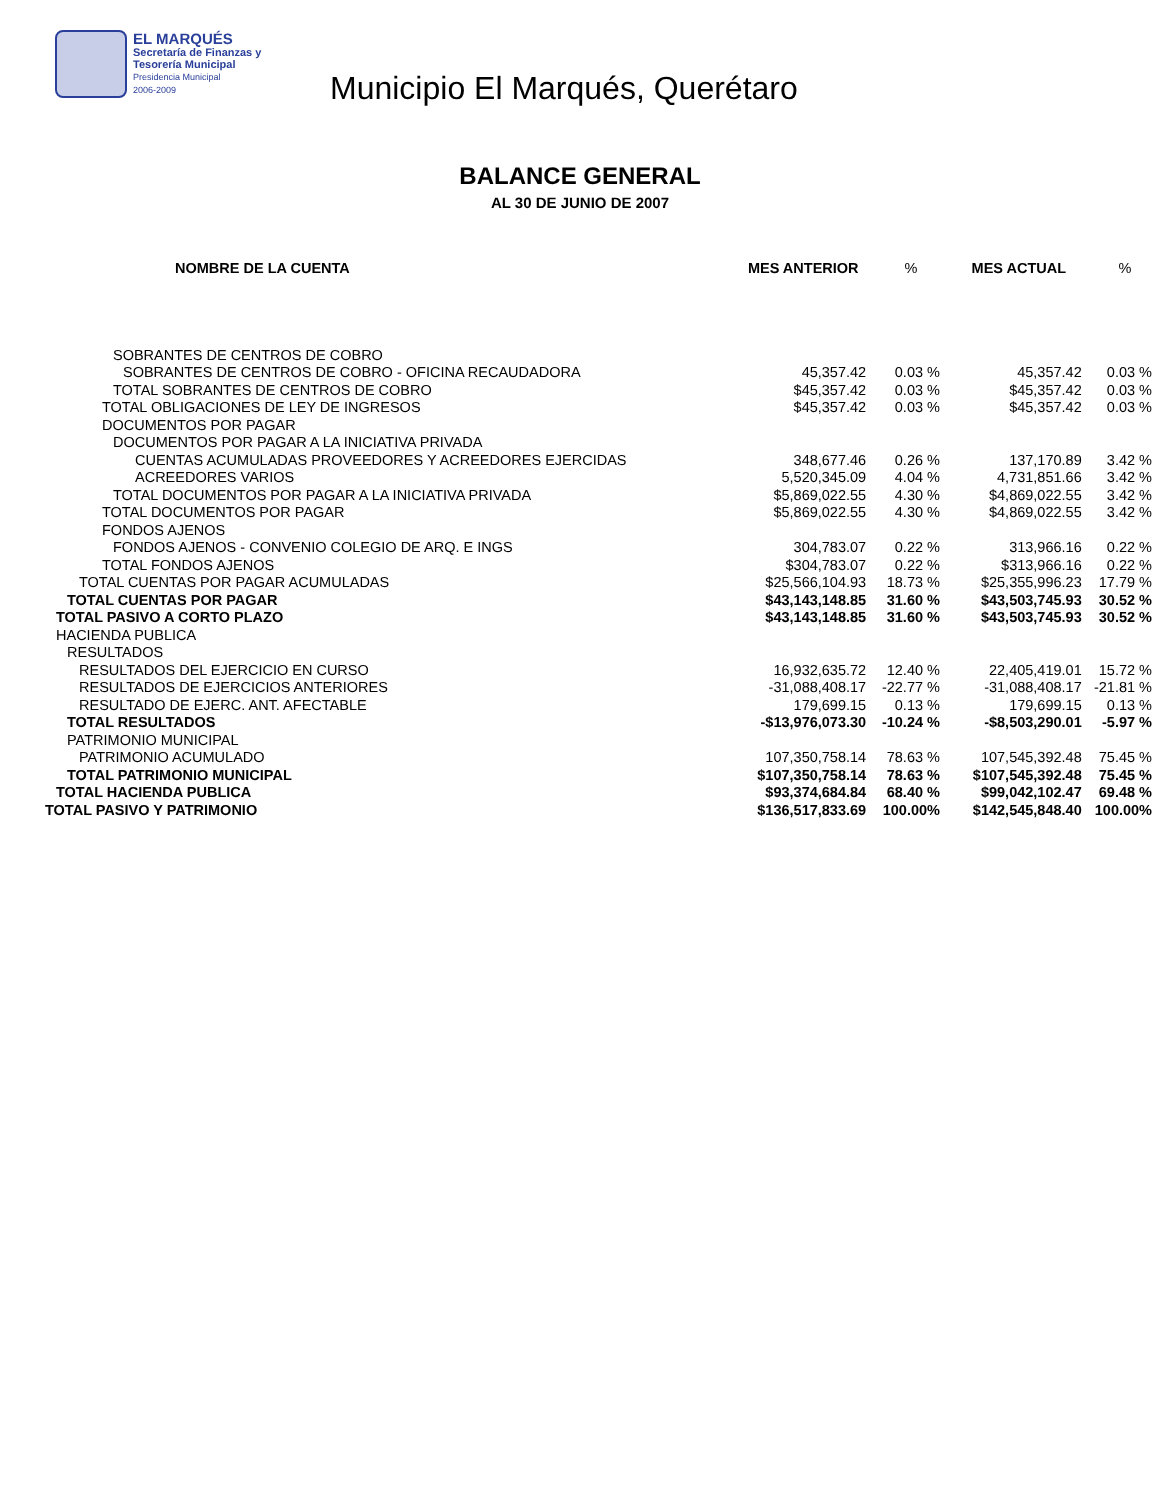EL MARQUÉS
Secretaría de Finanzas y
Tesorería Municipal
Presidencia Municipal
2006-2009
Municipio El Marqués, Querétaro
BALANCE GENERAL
AL 30 DE JUNIO DE 2007
| NOMBRE DE LA CUENTA | MES ANTERIOR | % | MES ACTUAL | % |
| --- | --- | --- | --- | --- |
| SOBRANTES DE CENTROS DE COBRO | | | | |
| SOBRANTES DE CENTROS DE COBRO - OFICINA RECAUDADORA | 45,357.42 | 0.03 % | 45,357.42 | 0.03 % |
| TOTAL SOBRANTES DE CENTROS DE COBRO | $45,357.42 | 0.03 % | $45,357.42 | 0.03 % |
| TOTAL OBLIGACIONES DE LEY DE INGRESOS | $45,357.42 | 0.03 % | $45,357.42 | 0.03 % |
| DOCUMENTOS POR PAGAR | | | | |
| DOCUMENTOS POR PAGAR A LA INICIATIVA PRIVADA | | | | |
| CUENTAS ACUMULADAS PROVEEDORES Y ACREEDORES EJERCIDAS | 348,677.46 | 0.26 % | 137,170.89 | 3.42 % |
| ACREEDORES VARIOS | 5,520,345.09 | 4.04 % | 4,731,851.66 | 3.42 % |
| TOTAL DOCUMENTOS POR PAGAR A LA INICIATIVA PRIVADA | $5,869,022.55 | 4.30 % | $4,869,022.55 | 3.42 % |
| TOTAL DOCUMENTOS POR PAGAR | $5,869,022.55 | 4.30 % | $4,869,022.55 | 3.42 % |
| FONDOS AJENOS | | | | |
| FONDOS AJENOS - CONVENIO COLEGIO DE ARQ. E INGS | 304,783.07 | 0.22 % | 313,966.16 | 0.22 % |
| TOTAL FONDOS AJENOS | $304,783.07 | 0.22 % | $313,966.16 | 0.22 % |
| TOTAL CUENTAS POR PAGAR ACUMULADAS | $25,566,104.93 | 18.73 % | $25,355,996.23 | 17.79 % |
| TOTAL CUENTAS POR PAGAR | $43,143,148.85 | 31.60 % | $43,503,745.93 | 30.52 % |
| TOTAL PASIVO A CORTO PLAZO | $43,143,148.85 | 31.60 % | $43,503,745.93 | 30.52 % |
| HACIENDA PUBLICA | | | | |
| RESULTADOS | | | | |
| RESULTADOS DEL EJERCICIO EN CURSO | 16,932,635.72 | 12.40 % | 22,405,419.01 | 15.72 % |
| RESULTADOS DE EJERCICIOS ANTERIORES | -31,088,408.17 | -22.77 % | -31,088,408.17 | -21.81 % |
| RESULTADO DE EJERC. ANT. AFECTABLE | 179,699.15 | 0.13 % | 179,699.15 | 0.13 % |
| TOTAL RESULTADOS | -$13,976,073.30 | -10.24 % | -$8,503,290.01 | -5.97 % |
| PATRIMONIO MUNICIPAL | | | | |
| PATRIMONIO ACUMULADO | 107,350,758.14 | 78.63 % | 107,545,392.48 | 75.45 % |
| TOTAL PATRIMONIO MUNICIPAL | $107,350,758.14 | 78.63 % | $107,545,392.48 | 75.45 % |
| TOTAL HACIENDA PUBLICA | $93,374,684.84 | 68.40 % | $99,042,102.47 | 69.48 % |
| TOTAL PASIVO Y PATRIMONIO | $136,517,833.69 | 100.00% | $142,545,848.40 | 100.00% |